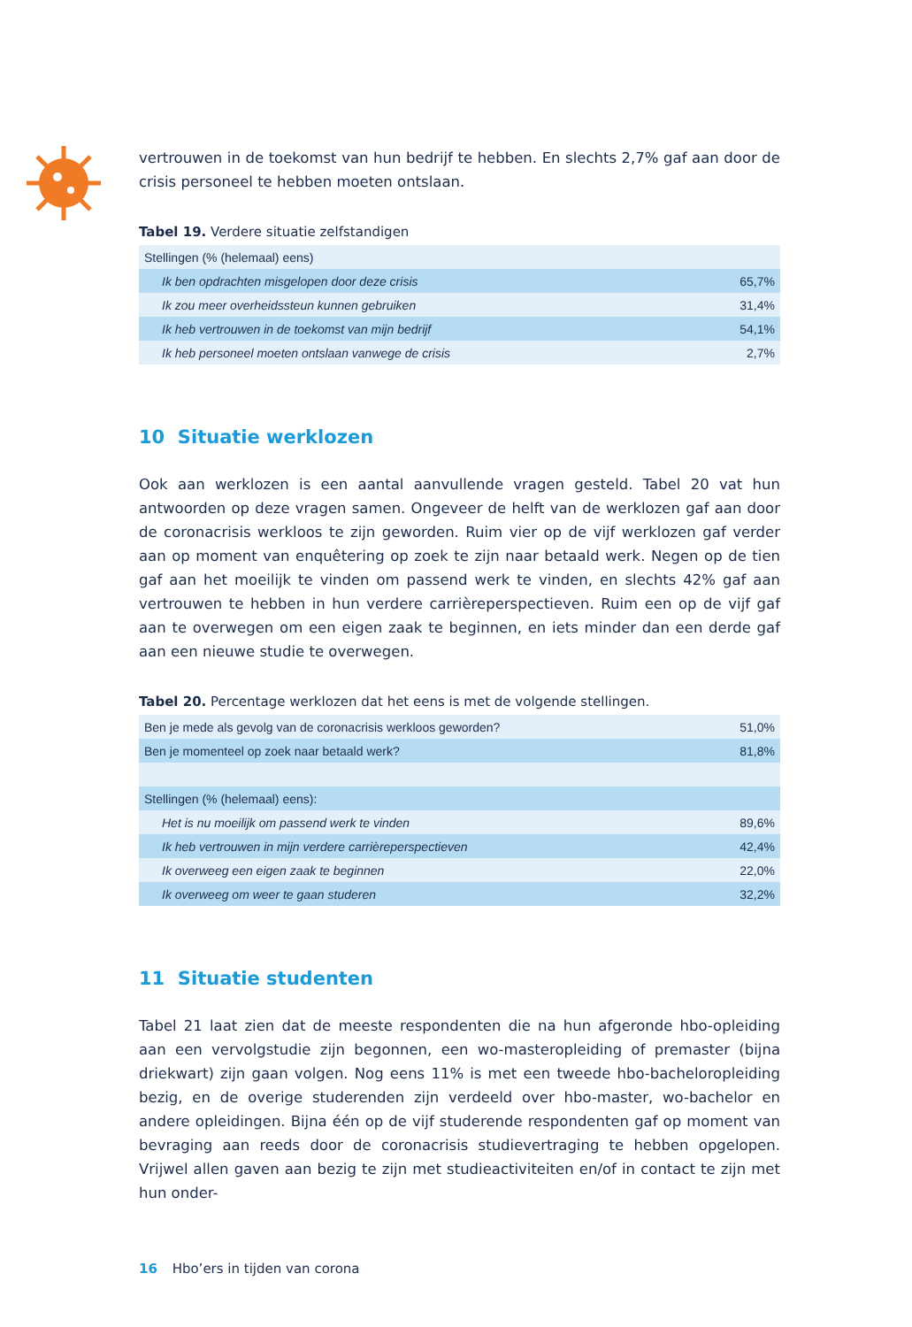vertrouwen in de toekomst van hun bedrijf te hebben. En slechts 2,7% gaf aan door de crisis personeel te hebben moeten ontslaan.
Tabel 19. Verdere situatie zelfstandigen
| Stellingen (% (helemaal) eens) | |
| Ik ben opdrachten misgelopen door deze crisis | 65,7% |
| Ik zou meer overheidssteun kunnen gebruiken | 31,4% |
| Ik heb vertrouwen in de toekomst van mijn bedrijf | 54,1% |
| Ik heb personeel moeten ontslaan vanwege de crisis | 2,7% |
10 Situatie werklozen
Ook aan werklozen is een aantal aanvullende vragen gesteld. Tabel 20 vat hun antwoorden op deze vragen samen. Ongeveer de helft van de werklozen gaf aan door de coronacrisis werkloos te zijn geworden. Ruim vier op de vijf werklozen gaf verder aan op moment van enquêtering op zoek te zijn naar betaald werk. Negen op de tien gaf aan het moeilijk te vinden om passend werk te vinden, en slechts 42% gaf aan vertrouwen te hebben in hun verdere carrièreperspectieven. Ruim een op de vijf gaf aan te overwegen om een eigen zaak te beginnen, en iets minder dan een derde gaf aan een nieuwe studie te overwegen.
Tabel 20. Percentage werklozen dat het eens is met de volgende stellingen.
| Ben je mede als gevolg van de coronacrisis werkloos geworden? | 51,0% |
| Ben je momenteel op zoek naar betaald werk? | 81,8% |
| Stellingen (% (helemaal) eens): | |
| Het is nu moeilijk om passend werk te vinden | 89,6% |
| Ik heb vertrouwen in mijn verdere carrièreperspectieven | 42,4% |
| Ik overweeg een eigen zaak te beginnen | 22,0% |
| Ik overweeg om weer te gaan studeren | 32,2% |
11 Situatie studenten
Tabel 21 laat zien dat de meeste respondenten die na hun afgeronde hbo-opleiding aan een vervolgstudie zijn begonnen, een wo-masteropleiding of premaster (bijna driekwart) zijn gaan volgen. Nog eens 11% is met een tweede hbo-bacheloropleiding bezig, en de overige studerenden zijn verdeeld over hbo-master, wo-bachelor en andere opleidingen. Bijna één op de vijf studerende respondenten gaf op moment van bevraging aan reeds door de coronacrisis studievertraging te hebben opgelopen. Vrijwel allen gaven aan bezig te zijn met studieactiviteiten en/of in contact te zijn met hun onder-
16 Hbo’ers in tijden van corona